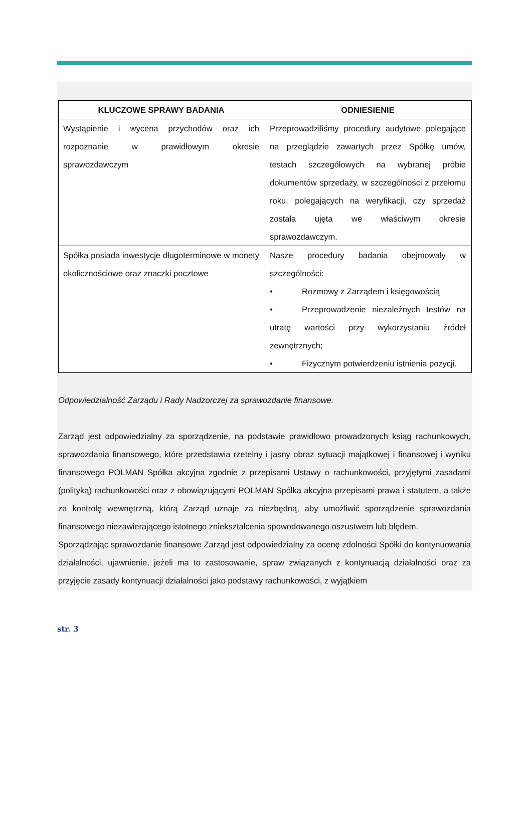| KLUCZOWE SPRAWY BADANIA | ODNIESIENIE |
| --- | --- |
| Wystąpienie i wycena przychodów oraz ich rozpoznanie w prawidłowym okresie sprawozdawczym | Przeprowadziliśmy procedury audytowe polegające na przeglądzie zawartych przez Spółkę umów, testach szczegółowych na wybranej próbie dokumentów sprzedaży, w szczególności z przełomu roku, polegających na weryfikacji, czy sprzedaż została ujęta we właściwym okresie sprawozdawczym. |
| Spółka posiada inwestycje długoterminowe w monety okolicznościowe oraz znaczki pocztowe | Nasze procedury badania obejmowały w szczególności: • Rozmowy z Zarządem i księgowością • Przeprowadzenie niezależnych testów na utratę wartości przy wykorzystaniu źródeł zewnętrznych; • Fizycznym potwierdzeniu istnienia pozycji. |
Odpowiedzialność Zarządu i Rady Nadzorczej za sprawozdanie finansowe.
Zarząd jest odpowiedzialny za sporządzenie, na podstawie prawidłowo prowadzonych ksiąg rachunkowych, sprawozdania finansowego, które przedstawia rzetelny i jasny obraz sytuacji majątkowej i finansowej i wyniku finansowego POLMAN Spółka akcyjna zgodnie z przepisami Ustawy o rachunkowości, przyjętymi zasadami (polityką) rachunkowości oraz z obowiązującymi POLMAN Spółka akcyjna przepisami prawa i statutem, a także za kontrolę wewnętrzną, którą Zarząd uznaje za niezbędną, aby umożliwić sporządzenie sprawozdania finansowego niezawierającego istotnego zniekształcenia spowodowanego oszustwem lub błędem.
Sporządzając sprawozdanie finansowe Zarząd jest odpowiedzialny za ocenę zdolności Spółki do kontynuowania działalności, ujawnienie, jeżeli ma to zastosowanie, spraw związanych z kontynuacją działalności oraz za przyjęcie zasady kontynuacji działalności jako podstawy rachunkowości, z wyjątkiem
str. 3